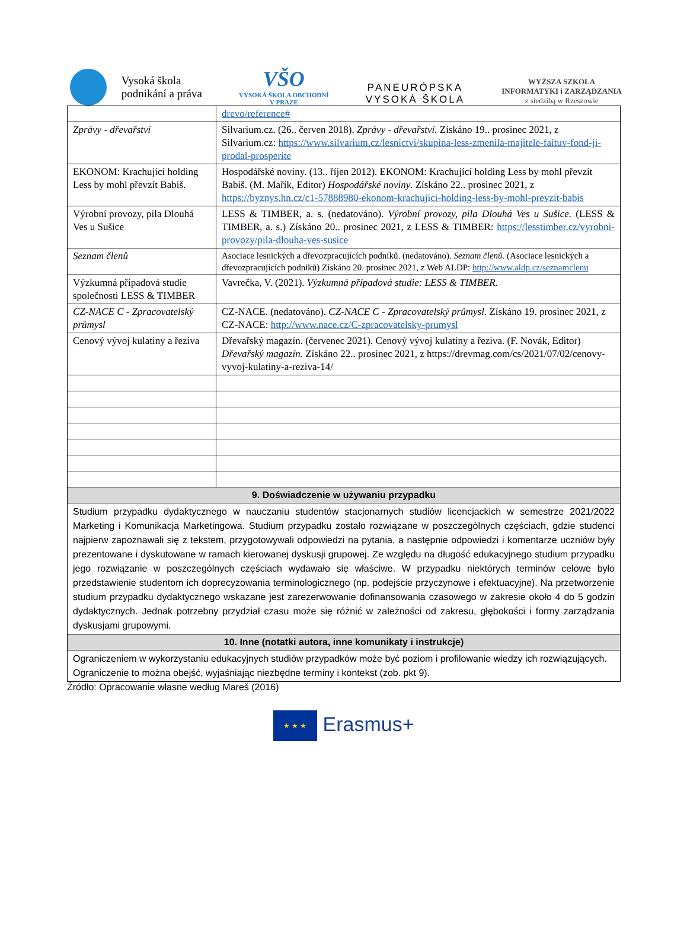Vysoká škola
podnikání a práva
VŠO
VYSOKÁ ŠKOLA OBCHODNÍ
V PRAZE
PANEURÓPSKA
VYSOKÁ ŠKOLA
WYŻSZA SZKOŁA
INFORMATYKI i ZARZĄDZANIA
z siedzibą w Rzeszowie
| | drevo/reference# |
| Zprávy - dřevařství | Silvarium.cz. (26.. červen 2018). Zprávy - dřevařství. Získáno 19.. prosinec 2021, z Silvarium.cz: https://www.silvarium.cz/lesnictvi/skupina-less-zmenila-majitele-faituv-fond-ji-prodal-prosperite |
| EKONOM: Krachující holding Less by mohl převzít Babiš. | Hospodářské noviny. (13.. říjen 2012). EKONOM: Krachující holding Less by mohl převzít Babiš. (M. Mařík, Editor) Hospodářské noviny . Získáno 22.. prosinec 2021, z https://byznys.hn.cz/c1-57888980-ekonom-krachujici-holding-less-by-mohl-prevzit-babis |
| Výrobní provozy, pila Dlouhá Ves u Sušice | LESS & TIMBER, a. s. (nedatováno). Výrobní provozy, pila Dlouhá Ves u Sušice. (LESS & TIMBER, a. s.) Získáno 20.. prosinec 2021, z LESS & TIMBER: https://lesstimber.cz/vyrobni-provozy/pila-dlouha-ves-susice |
| Seznam členů | Asociace lesnických a dřevozpracujících podniků. (nedatováno). Seznam členů. (Asociace lesnických a dřevozpracujících podniků) Získáno 20. prosinec 2021, z Web ALDP: http://www.aldp.cz/seznamclenu |
| Výzkumná případová studie společnosti LESS & TIMBER | Vavrečka, V. (2021). Výzkumná případová studie: LESS & TIMBER. |
| CZ-NACE C - Zpracovatelský průmysl | CZ-NACE. (nedatováno). CZ-NACE C - Zpracovatelský průmysl. Získáno 19. prosinec 2021, z CZ-NACE: http://www.nace.cz/C-zpracovatelsky-prumysl |
| Cenový vývoj kulatiny a řeziva | Dřevařský magazín. (červenec 2021). Cenový vývoj kulatiny a řeziva. (F. Novák, Editor) Dřevařský magazín. Získáno 22.. prosinec 2021, z https://drevmag.com/cs/2021/07/02/cenovy-vyvoj-kulatiny-a-reziva-14/ |
| 9. Doświadczenie w używaniu przypadku | |
| Studium przypadku dydaktycznego w nauczaniu studentów stacjonarnych studiów licencjackich w semestrze 2021/2022 Marketing i Komunikacja Marketingowa. Studium przypadku zostało rozwiązane w poszczególnych częściach, gdzie studenci najpierw zapoznawali się z tekstem, przygotowywali odpowiedzi na pytania, a następnie odpowiedzi i komentarze uczniów były prezentowane i dyskutowane w ramach kierowanej dyskusji grupowej. Ze względu na długość edukacyjnego studium przypadku jego rozwiązanie w poszczególnych częściach wydawało się właściwe. W przypadku niektórych terminów celowe było przedstawienie studentom ich doprecyzowania terminologicznego (np. podejście przyczynowe i efektuacyjne). Na przetworzenie studium przypadku dydaktycznego wskazane jest zarezerwowanie dofinansowania czasowego w zakresie około 4 do 5 godzin dydaktycznych. Jednak potrzebny przydział czasu może się różnić w zależności od zakresu, głębokości i formy zarządzania dyskusjami grupowymi. | |
| 10. Inne (notatki autora, inne komunikaty i instrukcje) | |
| Ograniczeniem w wykorzystaniu edukacyjnych studiów przypadków może być poziom i profilowanie wiedzy ich rozwiązujących. Ograniczenie to można obejść, wyjaśniając niezbędne terminy i kontekst (zob. pkt 9). | |
Źródło: Opracowanie własne według Mareš (2016)
★ ★ ★ Erasmus+